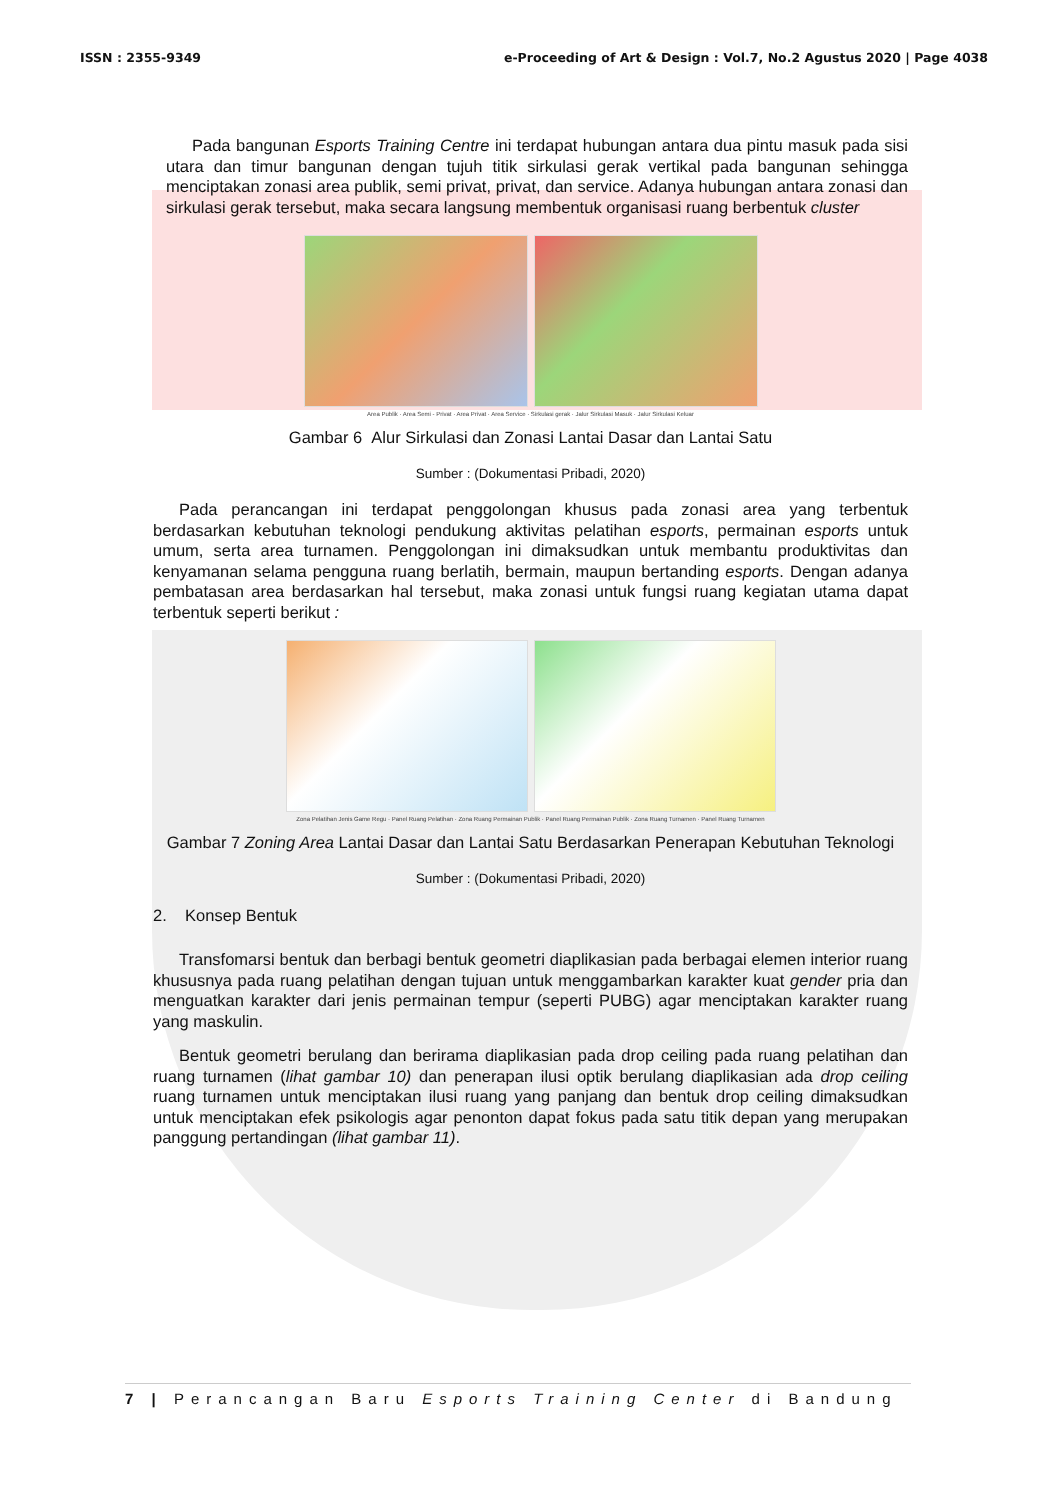ISSN : 2355-9349 e-Proceeding of Art & Design : Vol.7, No.2 Agustus 2020 | Page 4038
Pada bangunan Esports Training Centre ini terdapat hubungan antara dua pintu masuk pada sisi utara dan timur bangunan dengan tujuh titik sirkulasi gerak vertikal pada bangunan sehingga menciptakan zonasi area publik, semi privat, privat, dan service. Adanya hubungan antara zonasi dan sirkulasi gerak tersebut, maka secara langsung membentuk organisasi ruang berbentuk cluster
Area Publik · Area Semi - Privat · Area Privat · Area Service · Sirkulasi gerak · Jalur Sirkulasi Masuk · Jalur Sirkulasi Keluar
Gambar 6 Alur Sirkulasi dan Zonasi Lantai Dasar dan Lantai Satu
Sumber : (Dokumentasi Pribadi, 2020)
Pada perancangan ini terdapat penggolongan khusus pada zonasi area yang terbentuk berdasarkan kebutuhan teknologi pendukung aktivitas pelatihan esports, permainan esports untuk umum, serta area turnamen. Penggolongan ini dimaksudkan untuk membantu produktivitas dan kenyamanan selama pengguna ruang berlatih, bermain, maupun bertanding esports. Dengan adanya pembatasan area berdasarkan hal tersebut, maka zonasi untuk fungsi ruang kegiatan utama dapat terbentuk seperti berikut :
Zona Pelatihan Jenis Game Regu · Panel Ruang Pelatihan · Zona Ruang Permainan Publik · Panel Ruang Permainan Publik · Zona Ruang Turnamen · Panel Ruang Turnamen
Gambar 7 Zoning Area Lantai Dasar dan Lantai Satu Berdasarkan Penerapan Kebutuhan Teknologi
Sumber : (Dokumentasi Pribadi, 2020)
2. Konsep Bentuk
Transfomarsi bentuk dan berbagi bentuk geometri diaplikasian pada berbagai elemen interior ruang khususnya pada ruang pelatihan dengan tujuan untuk menggambarkan karakter kuat gender pria dan menguatkan karakter dari jenis permainan tempur (seperti PUBG) agar menciptakan karakter ruang yang maskulin.
Bentuk geometri berulang dan berirama diaplikasian pada drop ceiling pada ruang pelatihan dan ruang turnamen (lihat gambar 10) dan penerapan ilusi optik berulang diaplikasian ada drop ceiling ruang turnamen untuk menciptakan ilusi ruang yang panjang dan bentuk drop ceiling dimaksudkan untuk menciptakan efek psikologis agar penonton dapat fokus pada satu titik depan yang merupakan panggung pertandingan (lihat gambar 11).
7 | Perancangan Baru Esports Training Center di Bandung